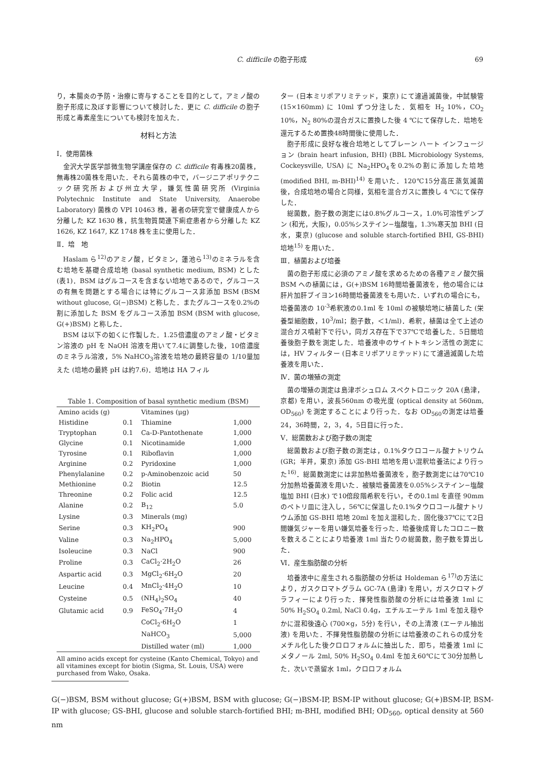C. difficile の胞子形成 69
り，本腸炎の予防・治療に寄与することを目的として，アミノ酸の胞子形成に及ぼす影響について検討した．更に C. difficile の胞子形成と毒素産生についても検討を加えた．
材料と方法
Ⅰ．使用菌株
金沢大学医学部微生物学講座保存の C. difficile 有毒株20菌株，無毒株20菌株を用いた．それら菌株の中で，バージニアポリテクニック研究所および州立大学，嫌気性菌研究所 (Virginia Polytechnic Institute and State University, Anaerobe Laboratory) 菌株の VPI 10463 株，著者の研究室で健康成人から分離した KZ 1630 株，抗生物質関連下痢症患者から分離した KZ 1626, KZ 1647, KZ 1748 株を主に使用した．
Ⅱ．培　地
Haslam ら<sup>12)</sup>のアミノ酸，ビタミン，蓮池ら<sup>13)</sup>のミネラルを含む培地を基礎合成培地 (basal synthetic medium, BSM) とした (表1)．BSM はグルコースを含まない培地であるので，グルコースの有無を問題とする場合には特にグルコース非添加 BSM (BSM without glucose, G(−)BSM) と称した．またグルコースを0.2%の割に添加した BSM をグルコース添加 BSM (BSM with glucose, G(+)BSM) と称した．
BSM は以下の如くに作製した．1.25倍濃度のアミノ酸・ビタミン溶液の pH を NaOH 溶液を用いて7.4に調整した後，10倍濃度のミネラル溶液，5% NaHCO<sub>3</sub>溶液を培地の最終容量の 1/10量加えた (培地の最終 pH は約7.6)．培地は HA フィル
Table 1. Composition of basal synthetic medium (BSM)
| Amino acids (g) | | Vitamines (μg) | |
| Histidine | 0.1 | Thiamine | 1,000 |
| Tryptophan | 0.1 | Ca-D-Pantothenate | 1,000 |
| Glycine | 0.1 | Nicotinamide | 1,000 |
| Tyrosine | 0.1 | Riboflavin | 1,000 |
| Arginine | 0.2 | Pyridoxine | 1,000 |
| Phenylalanine | 0.2 | p-Aminobenzoic acid | 50 |
| Methionine | 0.2 | Biotin | 12.5 |
| Threonine | 0.2 | Folic acid | 12.5 |
| Alanine | 0.2 | B<sub>12</sub> | 5.0 |
| Lysine | 0.3 | Minerals (mg) | |
| Serine | 0.3 | KH<sub>2</sub>PO<sub>4</sub> | 900 |
| Valine | 0.3 | Na<sub>2</sub>HPO<sub>4</sub> | 5,000 |
| Isoleucine | 0.3 | NaCl | 900 |
| Proline | 0.3 | CaCl<sub>2</sub>·2H<sub>2</sub>O | 26 |
| Aspartic acid | 0.3 | MgCl<sub>2</sub>·6H<sub>2</sub>O | 20 |
| Leucine | 0.4 | MnCl<sub>2</sub>·4H<sub>2</sub>O | 10 |
| Cysteine | 0.5 | (NH<sub>4</sub>)<sub>2</sub>SO<sub>4</sub> | 40 |
| Glutamic acid | 0.9 | FeSO<sub>4</sub>·7H<sub>2</sub>O | 4 |
| | | CoCl<sub>2</sub>·6H<sub>2</sub>O | 1 |
| | | NaHCO<sub>3</sub> | 5,000 |
| | | Distilled water (ml) | 1,000 |
All amino acids except for cysteine (Kanto Chemical, Tokyo) and all vitamines except for biotin (Sigma, St. Louis, USA) were purchased from Wako, Osaka.
ター (日本ミリポアリミテッド，東京) にて濾過滅菌後，中試験管 (15×160mm) に 10ml ずつ分注した．気相を H<sub>2</sub> 10%，CO<sub>2</sub> 10%，N<sub>2</sub> 80%の混合ガスに置換した後 4 ℃にて保存した．培地を還元するため置換48時間後に使用した．
胞子形成に良好な複合培地としてブレーン ハート インフュージョン (brain heart infusion, BHI) (BBL Microbiology Systems, Cockeysville, USA) に Na<sub>2</sub>HPO<sub>4</sub>を0.2%の割に添加した培地 (modified BHI, m-BHI)<sup>14)</sup> を用いた．120℃15分高圧蒸気滅菌後，合成培地の場合と同様，気相を混合ガスに置換し 4 ℃にて保存した．
総菌数，胞子数の測定には0.8%グルコース，1.0%可溶性デンプン (和光，大阪)，0.05%システイン−塩酸塩，1.3%寒天加 BHI (日水，東京) (glucose and soluble starch-fortified BHI, GS-BHI) 培地<sup>15)</sup> を用いた．
Ⅲ．植菌および培養
菌の胞子形成に必須のアミノ酸を求めるための各種アミノ酸欠損 BSM への植菌には，G(+)BSM 16時間培養菌液を，他の場合には肝片加肝ブイヨン16時間培養菌液をも用いた．いずれの場合にも，培養菌液の 10<sup>-3</sup>希釈液の0.1ml を 10ml の被験培地に植菌した (栄養型細胞数，10<sup>3</sup>/ml；胞子数，＜1/ml)．希釈，植菌は全て上述の混合ガス噴射下で行い，同ガス存在下で37℃で培養した．5日間培養後胞子数を測定した．培養液中のサイトトキシン活性の測定には，HV フィルター (日本ミリポアリミテッド) にて濾過滅菌した培養液を用いた．
Ⅳ．菌の増殖の測定
菌の増殖の測定は島津ボシュロム スペクトロニック 20A (島津，京都) を用い，波長560nm の吸光度 (optical density at 560nm, OD<sub>560</sub>) を測定することにより行った．なお OD<sub>560</sub>の測定は培養24，36時間，2，3，4，5日目に行った．
Ⅴ．総菌数および胞子数の測定
総菌数および胞子数の測定は，0.1%タウロコール酸ナトリウム (GR；半井，東京) 添加 GS-BHI 培地を用い混釈培養法により行った<sup>16)</sup>．総菌数測定には非加熱培養菌液を，胞子数測定には70℃10分加熱培養菌液を用いた．被験培養菌液を0.05%システイン−塩酸塩加 BHI (日水) で10倍段階希釈を行い，その0.1ml を直径 90mm のペトリ皿に注入し，56℃に保温した0.1%タウロコール酸ナトリウム添加 GS-BHI 培地 20ml を加え混和した．固化後37℃にて2日間嫌気ジャーを用い嫌気培養を行った．培養後成育したコロニー数を数えることにより培養液 1ml 当たりの総菌数，胞子数を算出した．
Ⅵ．産生脂肪酸の分析
培養液中に産生される脂肪酸の分析は Holdeman ら<sup>17)</sup>の方法により，ガスクロマトグラム GC-7A (島津) を用い，ガスクロマトグラフィーにより行った．揮発性脂肪酸の分析には培養液 1ml に50% H<sub>2</sub>SO<sub>4</sub> 0.2ml, NaCl 0.4g，エチルエーテル 1ml を加え穏やかに混和後遠心 (700×g，5分) を行い，その上清液 (エーテル抽出液) を用いた．不揮発性脂肪酸の分析には培養液のこれらの成分をメチル化した後クロロフォルムに抽出した．即ち，培養液 1ml にメタノール 2ml, 50% H<sub>2</sub>SO<sub>4</sub> 0.4ml を加え60℃にて30分加熱した．次いで蒸留水 1ml，クロロフォルム
G(−)BSM, BSM without glucose; G(+)BSM, BSM with glucose; G(−)BSM-IP, BSM-IP without glucose; G(+)BSM-IP, BSM-IP with glucose; GS-BHI, glucose and soluble starch-fortified BHI; m-BHI, modified BHI; OD<sub>560</sub>, optical density at 560 nm